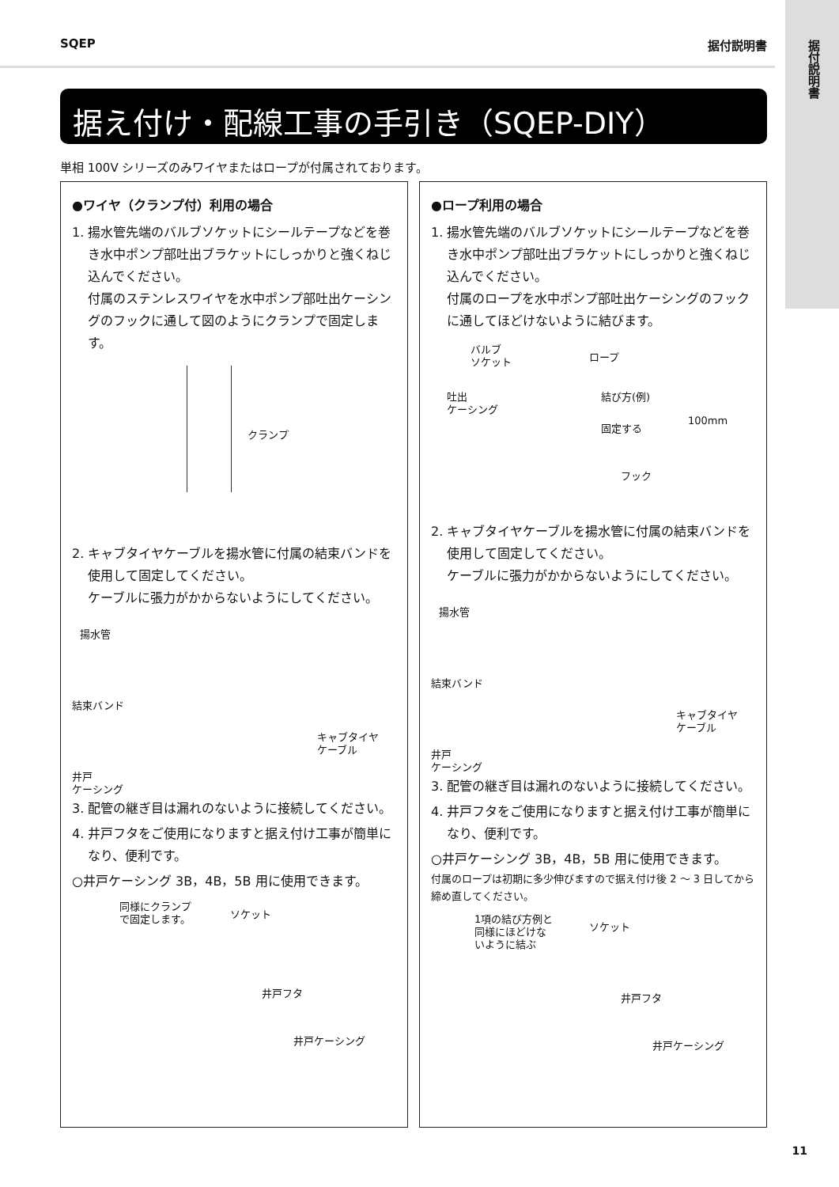据付説明書
SQEP 据付説明書
据え付け・配線工事の手引き（SQEP-DIY）
単相 100V シリーズのみワイヤまたはロープが付属されております。
●ワイヤ（クランプ付）利用の場合
1. 揚水管先端のバルブソケットにシールテープなどを巻き水中ポンプ部吐出ブラケットにしっかりと強くねじ込んでください。
付属のステンレスワイヤを水中ポンプ部吐出ケーシングのフックに通して図のようにクランプで固定します。
クランプ
2. キャブタイヤケーブルを揚水管に付属の結束バンドを使用して固定してください。
ケーブルに張力がかからないようにしてください。
揚水管
結束バンド
キャブタイヤ
ケーブル
井戸
ケーシング
3. 配管の継ぎ目は漏れのないように接続してください。
4. 井戸フタをご使用になりますと据え付け工事が簡単になり、便利です。
○井戸ケーシング 3B，4B，5B 用に使用できます。
同様にクランプ
で固定します。 ソケット
井戸フタ
井戸ケーシング
●ロープ利用の場合
1. 揚水管先端のバルブソケットにシールテープなどを巻き水中ポンプ部吐出ブラケットにしっかりと強くねじ込んでください。
付属のロープを水中ポンプ部吐出ケーシングのフックに通してほどけないように結びます。
バルブ
ソケット ロープ
吐出
ケーシング
結び方(例)
100mm
固定する
フック
2. キャブタイヤケーブルを揚水管に付属の結束バンドを使用して固定してください。
ケーブルに張力がかからないようにしてください。
揚水管
結束バンド
キャブタイヤ
ケーブル
井戸
ケーシング
3. 配管の継ぎ目は漏れのないように接続してください。
4. 井戸フタをご使用になりますと据え付け工事が簡単になり、便利です。
○井戸ケーシング 3B，4B，5B 用に使用できます。
付属のロープは初期に多少伸びますので据え付け後 2 ～ 3 日してから締め直してください。
1項の結び方例と
同様にほどけな
いように結ぶ
ソケット
井戸フタ
井戸ケーシング
11